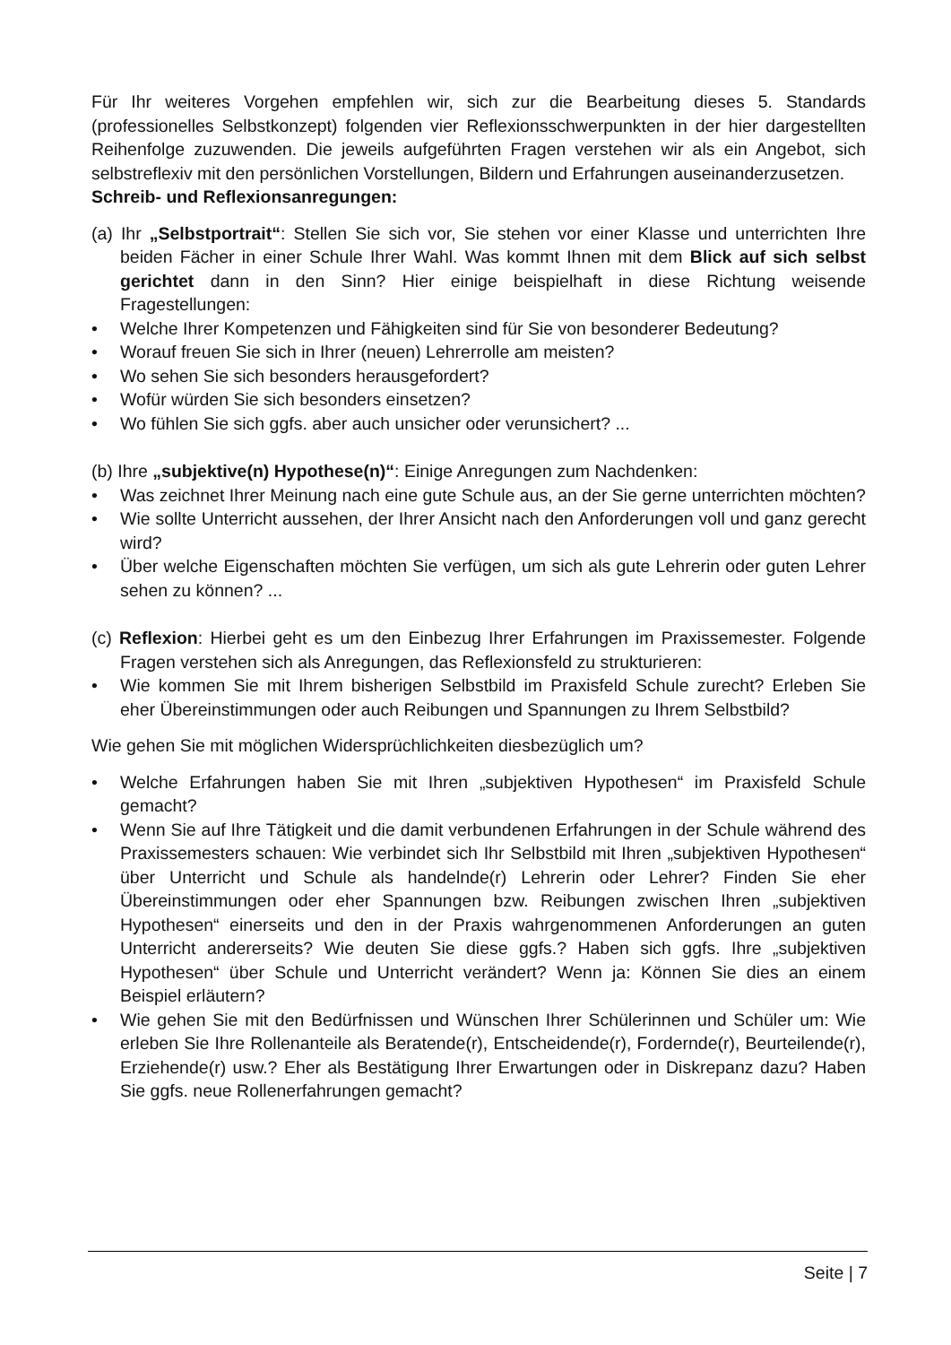Für Ihr weiteres Vorgehen empfehlen wir, sich zur die Bearbeitung dieses 5. Standards (professionelles Selbstkonzept) folgenden vier Reflexionsschwerpunkten in der hier dargestellten Reihenfolge zuzuwenden. Die jeweils aufgeführten Fragen verstehen wir als ein Angebot, sich selbstreflexiv mit den persönlichen Vorstellungen, Bildern und Erfahrungen auseinanderzusetzen.
Schreib- und Reflexionsanregungen:
(a) Ihr „Selbstportrait“: Stellen Sie sich vor, Sie stehen vor einer Klasse und unterrichten Ihre beiden Fächer in einer Schule Ihrer Wahl. Was kommt Ihnen mit dem Blick auf sich selbst gerichtet dann in den Sinn? Hier einige beispielhaft in diese Richtung weisende Fragestellungen:
• Welche Ihrer Kompetenzen und Fähigkeiten sind für Sie von besonderer Bedeutung?
• Worauf freuen Sie sich in Ihrer (neuen) Lehrerrolle am meisten?
• Wo sehen Sie sich besonders herausgefordert?
• Wofür würden Sie sich besonders einsetzen?
• Wo fühlen Sie sich ggfs. aber auch unsicher oder verunsichert? ...
(b) Ihre „subjektive(n) Hypothese(n)“: Einige Anregungen zum Nachdenken:
• Was zeichnet Ihrer Meinung nach eine gute Schule aus, an der Sie gerne unterrichten möchten?
• Wie sollte Unterricht aussehen, der Ihrer Ansicht nach den Anforderungen voll und ganz gerecht wird?
• Über welche Eigenschaften möchten Sie verfügen, um sich als gute Lehrerin oder guten Lehrer sehen zu können? ...
(c) Reflexion: Hierbei geht es um den Einbezug Ihrer Erfahrungen im Praxissemester. Folgende Fragen verstehen sich als Anregungen, das Reflexionsfeld zu strukturieren:
• Wie kommen Sie mit Ihrem bisherigen Selbstbild im Praxisfeld Schule zurecht? Erleben Sie eher Übereinstimmungen oder auch Reibungen und Spannungen zu Ihrem Selbstbild?
Wie gehen Sie mit möglichen Widersprüchlichkeiten diesbezüglich um?
• Welche Erfahrungen haben Sie mit Ihren „subjektiven Hypothesen“ im Praxisfeld Schule gemacht?
• Wenn Sie auf Ihre Tätigkeit und die damit verbundenen Erfahrungen in der Schule während des Praxissemesters schauen: Wie verbindet sich Ihr Selbstbild mit Ihren „subjektiven Hypothesen“ über Unterricht und Schule als handelnde(r) Lehrerin oder Lehrer? Finden Sie eher Übereinstimmungen oder eher Spannungen bzw. Reibungen zwischen Ihren „subjektiven Hypothesen“ einerseits und den in der Praxis wahrgenommenen Anforderungen an guten Unterricht andererseits? Wie deuten Sie diese ggfs.? Haben sich ggfs. Ihre „subjektiven Hypothesen“ über Schule und Unterricht verändert? Wenn ja: Können Sie dies an einem Beispiel erläutern?
• Wie gehen Sie mit den Bedürfnissen und Wünschen Ihrer Schülerinnen und Schüler um: Wie erleben Sie Ihre Rollenanteile als Beratende(r), Entscheidende(r), Fordernde(r), Beurteilende(r), Erziehende(r) usw.? Eher als Bestätigung Ihrer Erwartungen oder in Diskrepanz dazu? Haben Sie ggfs. neue Rollenerfahrungen gemacht?
Seite | 7